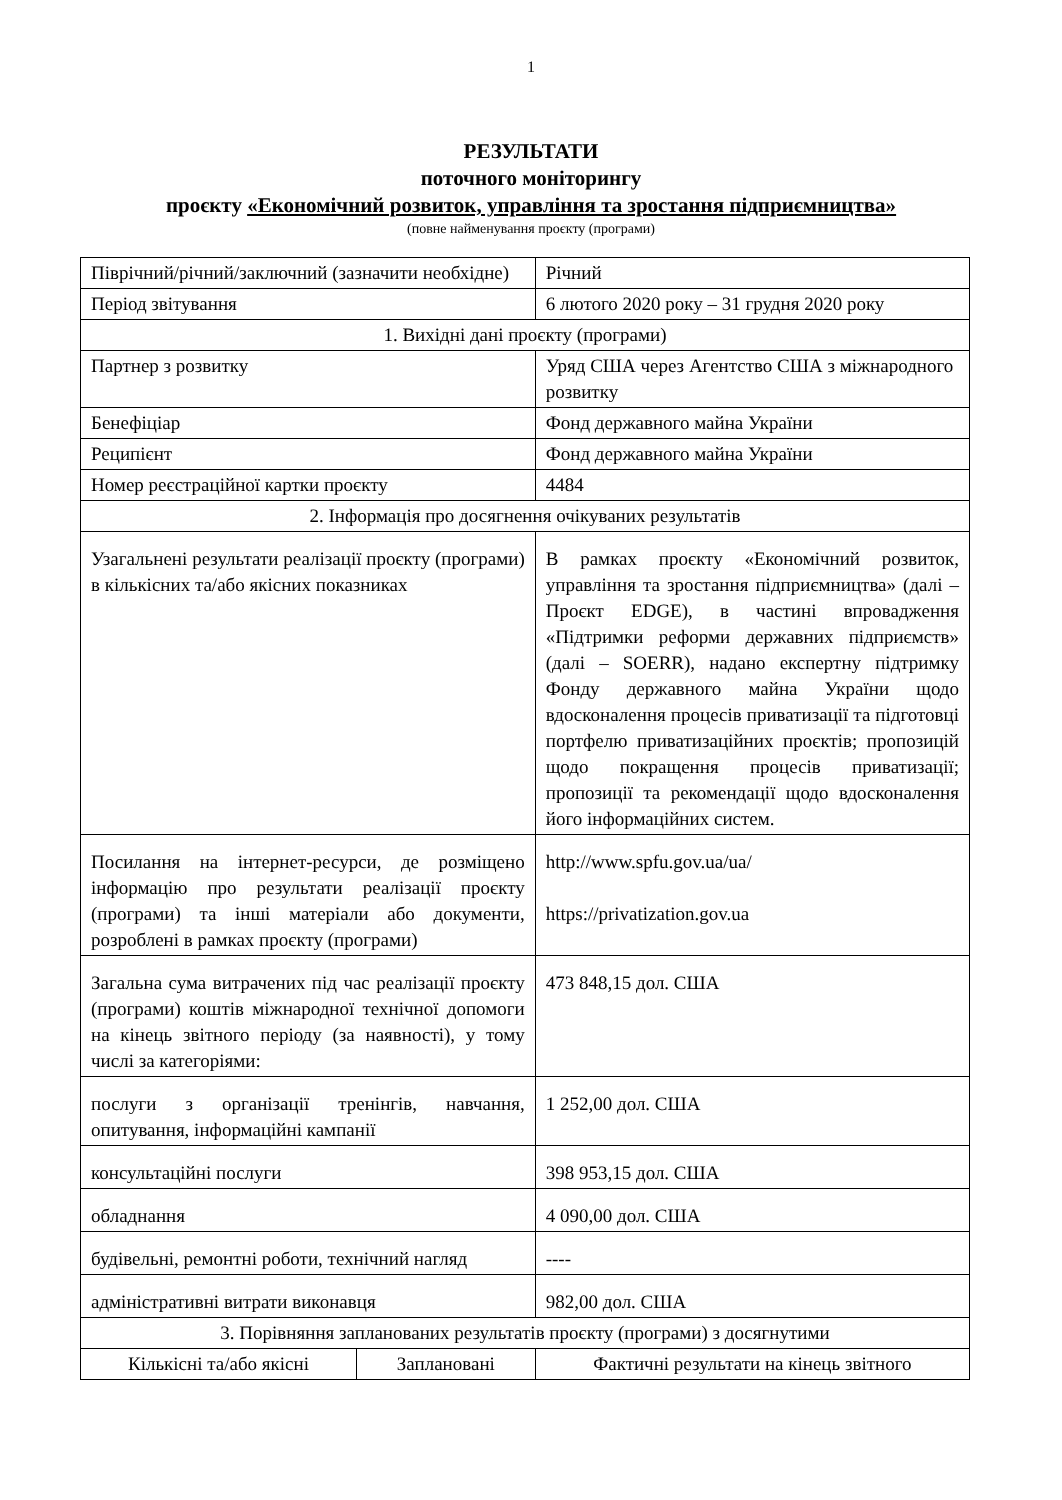1
РЕЗУЛЬТАТИ
поточного моніторингу
проєкту «Економічний розвиток, управління та зростання підприємництва»
(повне найменування проєкту (програми)
| Піврічний/річний/заключний (зазначити необхідне) | | Річний |
| Період звітування | | 6 лютого 2020 року – 31 грудня 2020 року |
| 1. Вихідні дані проєкту (програми) | | |
| Партнер з розвитку | | Уряд США через Агентство США з міжнародного розвитку |
| Бенефіціар | | Фонд державного майна України |
| Реципієнт | | Фонд державного майна України |
| Номер реєстраційної картки проєкту | | 4484 |
| 2. Інформація про досягнення очікуваних результатів | | |
| Узагальнені результати реалізації проєкту (програми) в кількісних та/або якісних показниках | | В рамках проєкту «Економічний розвиток, управління та зростання підприємництва» (далі – Проєкт EDGE), в частині впровадження «Підтримки реформи державних підприємств» (далі – SOERR), надано експертну підтримку Фонду державного майна України щодо вдосконалення процесів приватизації та підготовці портфелю приватизаційних проєктів; пропозицій щодо покращення процесів приватизації; пропозиції та рекомендації щодо вдосконалення його інформаційних систем. |
| Посилання на інтернет-ресурси, де розміщено інформацію про результати реалізації проєкту (програми) та інші матеріали або документи, розроблені в рамках проєкту (програми) | | http://www.spfu.gov.ua/ua/ https://privatization.gov.ua |
| Загальна сума витрачених під час реалізації проєкту (програми) коштів міжнародної технічної допомоги на кінець звітного періоду (за наявності), у тому числі за категоріями: | | 473 848,15 дол. США |
| послуги з організації тренінгів, навчання, опитування, інформаційні кампанії | | 1 252,00 дол. США |
| консультаційні послуги | | 398 953,15 дол. США |
| обладнання | | 4 090,00 дол. США |
| будівельні, ремонтні роботи, технічний нагляд | | ---- |
| адміністративні витрати виконавця | | 982,00 дол. США |
| 3. Порівняння запланованих результатів проєкту (програми) з досягнутими | | |
| Кількісні та/або якісні | Заплановані | Фактичні результати на кінець звітного |